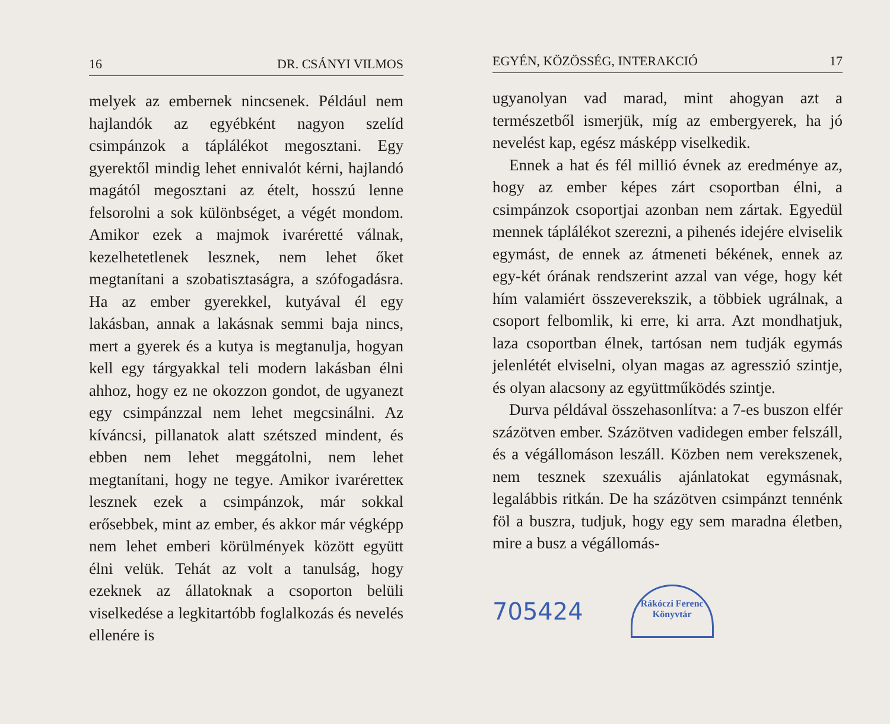16 DR. CSÁNYI VILMOS
melyek az embernek nincsenek. Például nem hajlandók az egyébként nagyon szelíd csimpánzok a táplálékot megosztani. Egy gyerektől mindig lehet ennivalót kérni, hajlandó magától megosztani az ételt, hosszú lenne felsorolni a sok különbséget, a végét mondom. Amikor ezek a majmok ivaréretté válnak, kezelhetetlenek lesznek, nem lehet őket megtanítani a szobatisztaságra, a szófogadásra. Ha az ember gyerekkel, kutyával él egy lakásban, annak a lakásnak semmi baja nincs, mert a gyerek és a kutya is megtanulja, hogyan kell egy tárgyakkal teli modern lakásban élni ahhoz, hogy ez ne okozzon gondot, de ugyanezt egy csimpánzzal nem lehet megcsinálni. Az kíváncsi, pillanatok alatt szétszed mindent, és ebben nem lehet meggátolni, nem lehet megtanítani, hogy ne tegye. Amikor ivaréretteк lesznek ezek a csimpánzok, már sokkal erősebbek, mint az ember, és akkor már végképp nem lehet emberi körülmények között együtt élni velük. Tehát az volt a tanulság, hogy ezeknek az állatoknak a csoporton belüli viselkedése a legkitartóbb foglalkozás és nevelés ellenére is
EGYÉN, KÖZÖSSÉG, INTERAKCIÓ 17
ugyanolyan vad marad, mint ahogyan azt a természetből ismerjük, míg az embergyerek, ha jó nevelést kap, egész másképp viselkedik.
Ennek a hat és fél millió évnek az eredménye az, hogy az ember képes zárt csoportban élni, a csimpánzok csoportjai azonban nem zártak. Egyedül mennek táplálékot szerezni, a pihenés idejére elviselik egymást, de ennek az átmeneti békének, ennek az egy-két órának rendszerint azzal van vége, hogy két hím valamiért összeverekszik, a többiek ugrálnak, a csoport felbomlik, ki erre, ki arra. Azt mondhatjuk, laza csoportban élnek, tartósan nem tudják egymás jelenlétét elviselni, olyan magas az agresszió szintje, és olyan alacsony az együttműködés szintje.
Durva példával összehasonlítva: a 7-es buszon elfér százötven ember. Százötven vadidegen ember felszáll, és a végállomáson leszáll. Közben nem verekszenek, nem tesznek szexuális ajánlatokat egymásnak, legalábbis ritkán. De ha százötven csimpánzt tennénk föl a buszra, tudjuk, hogy egy sem maradna életben, mire a busz a végállomás-
705424
Rákóczi Ferenc Könyvtár